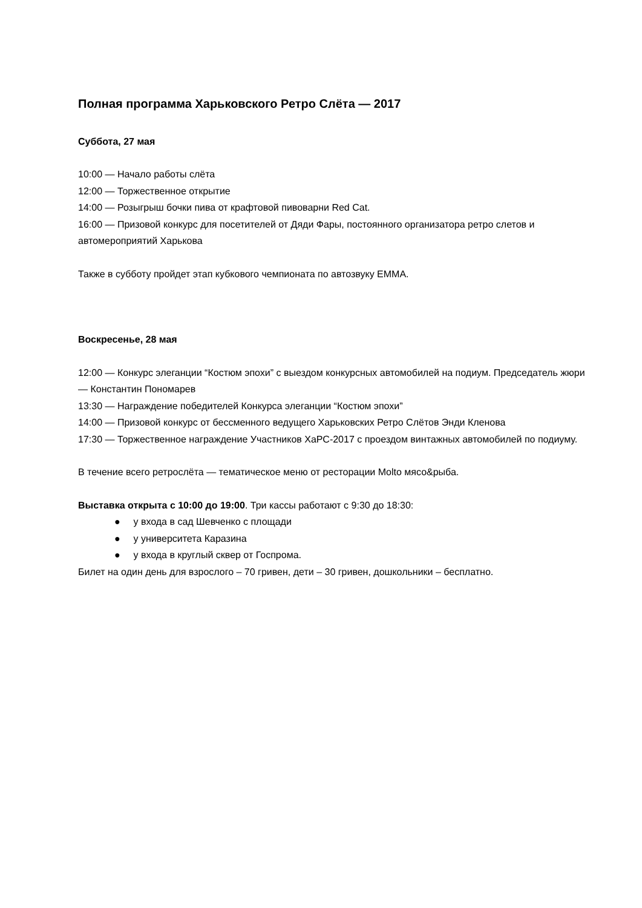Полная программа Харьковского Ретро Слёта — 2017
Суббота, 27 мая
10:00 — Начало работы слёта
12:00 — Торжественное открытие
14:00 — Розыгрыш бочки пива от крафтовой пивоварни Red Cat.
16:00 — Призовой конкурс для посетителей от Дяди Фары, постоянного организатора ретро слетов и автомероприятий Харькова
Также в субботу пройдет этап кубкового чемпионата по автозвуку EMMA.
Воскресенье, 28 мая
12:00 — Конкурс элеганции “Костюм эпохи” с выездом конкурсных автомобилей на подиум. Председатель жюри — Константин Пономарев
13:30 — Награждение победителей Конкурса элеганции “Костюм эпохи”
14:00 — Призовой конкурс от бессменного ведущего Харьковских Ретро Слётов Энди Кленова
17:30 — Торжественное награждение Участников ХаРС-2017 с проездом винтажных автомобилей по подиуму.
В течение всего ретрослёта — тематическое меню от ресторации Molto мясо&рыба.
Выставка открыта с 10:00 до 19:00. Три кассы работают с 9:30 до 18:30:
● у входа в сад Шевченко с площади
● у университета Каразина
● у входа в круглый сквер от Госпрома.
Билет на один день для взрослого – 70 гривен, дети – 30 гривен, дошкольники – бесплатно.